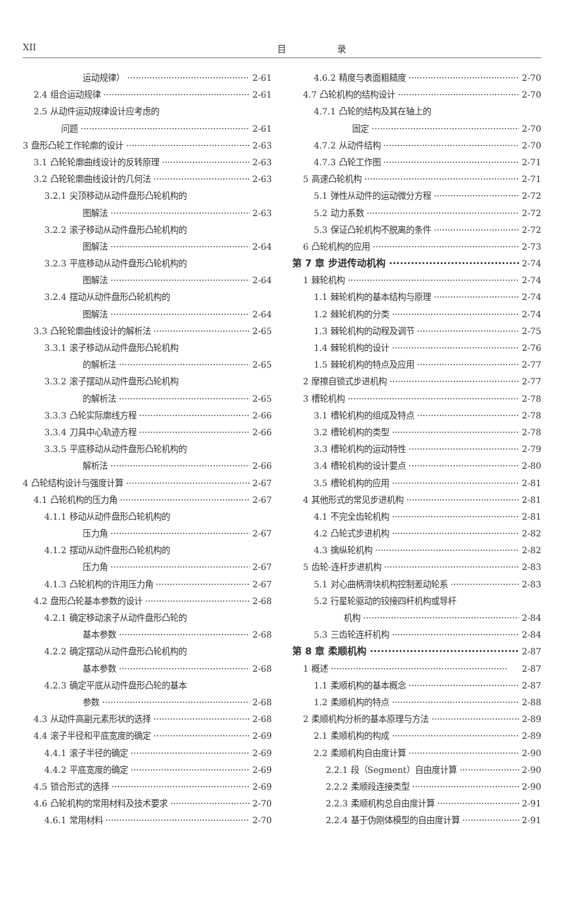XII 目 录
运动规律） 2-61
2.4 组合运动规律 2-61
2.5 从动件运动规律设计应考虑的
问题 2-61
3 盘形凸轮工作轮廓的设计 2-63
3.1 凸轮轮廓曲线设计的反转原理 2-63
3.2 凸轮轮廓曲线设计的几何法 2-63
3.2.1 尖顶移动从动件盘形凸轮机构的
图解法 2-63
3.2.2 滚子移动从动件盘形凸轮机构的
图解法 2-64
3.2.3 平底移动从动件盘形凸轮机构的
图解法 2-64
3.2.4 摆动从动件盘形凸轮机构的
图解法 2-64
3.3 凸轮轮廓曲线设计的解析法 2-65
3.3.1 滚子移动从动件盘形凸轮机构
的解析法 2-65
3.3.2 滚子摆动从动件盘形凸轮机构
的解析法 2-65
3.3.3 凸轮实际廓线方程 2-66
3.3.4 刀具中心轨迹方程 2-66
3.3.5 平底移动从动件盘形凸轮机构的
解析法 2-66
4 凸轮结构设计与强度计算 2-67
4.1 凸轮机构的压力角 2-67
4.1.1 移动从动件盘形凸轮机构的
压力角 2-67
4.1.2 摆动从动件盘形凸轮机构的
压力角 2-67
4.1.3 凸轮机构的许用压力角 2-67
4.2 盘形凸轮基本参数的设计 2-68
4.2.1 确定移动滚子从动件盘形凸轮的
基本参数 2-68
4.2.2 确定摆动从动件盘形凸轮机构的
基本参数 2-68
4.2.3 确定平底从动件盘形凸轮的基本
参数 2-68
4.3 从动件高副元素形状的选择 2-68
4.4 滚子半径和平底宽度的确定 2-69
4.4.1 滚子半径的确定 2-69
4.4.2 平底宽度的确定 2-69
4.5 锁合形式的选择 2-69
4.6 凸轮机构的常用材料及技术要求 2-70
4.6.1 常用材料 2-70
4.6.2 精度与表面粗糙度 2-70
4.7 凸轮机构的结构设计 2-70
4.7.1 凸轮的结构及其在轴上的
固定 2-70
4.7.2 从动件结构 2-70
4.7.3 凸轮工作图 2-71
5 高速凸轮机构 2-71
5.1 弹性从动件的运动微分方程 2-72
5.2 动力系数 2-72
5.3 保证凸轮机构不脱离的条件 2-72
6 凸轮机构的应用 2-73
第 7 章 步进传动机构 2-74
1 棘轮机构 2-74
1.1 棘轮机构的基本结构与原理 2-74
1.2 棘轮机构的分类 2-74
1.3 棘轮机构的动程及调节 2-75
1.4 棘轮机构的设计 2-76
1.5 棘轮机构的特点及应用 2-77
2 摩擦自锁式步进机构 2-77
3 槽轮机构 2-78
3.1 槽轮机构的组成及特点 2-78
3.2 槽轮机构的类型 2-78
3.3 槽轮机构的运动特性 2-79
3.4 槽轮机构的设计要点 2-80
3.5 槽轮机构的应用 2-81
4 其他形式的常见步进机构 2-81
4.1 不完全齿轮机构 2-81
4.2 凸轮式步进机构 2-82
4.3 擒纵轮机构 2-82
5 齿轮-连杆步进机构 2-83
5.1 对心曲柄滑块机构控制差动轮系 2-83
5.2 行星轮驱动的铰接四杆机构或导杆
机构 2-84
5.3 三齿轮连杆机构 2-84
第 8 章 柔顺机构 2-87
1 概述 2-87
1.1 柔顺机构的基本概念 2-87
1.2 柔顺机构的特点 2-88
2 柔顺机构分析的基本原理与方法 2-89
2.1 柔顺机构的构成 2-89
2.2 柔顺机构自由度计算 2-90
2.2.1 段（Segment）自由度计算 2-90
2.2.2 柔顺段连接类型 2-90
2.2.3 柔顺机构总自由度计算 2-91
2.2.4 基于伪刚体模型的自由度计算 2-91